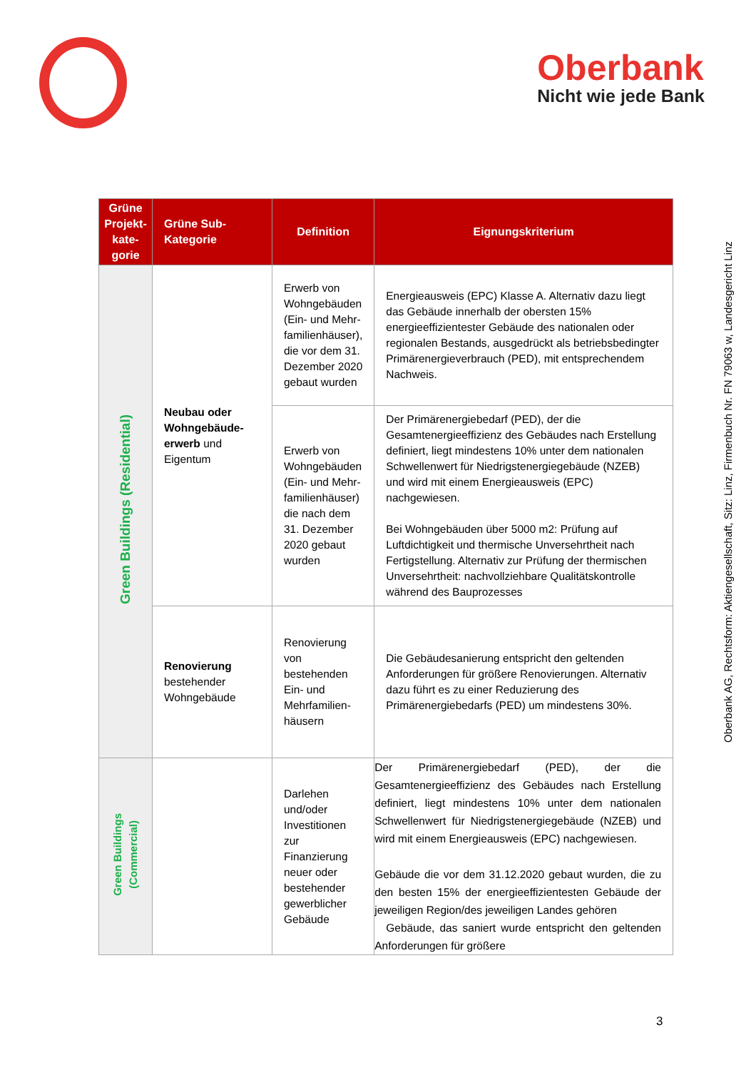Oberbank
Nicht wie jede Bank
Oberbank AG, Rechtsform: Aktiengesellschaft, Sitz: Linz, Firmenbuch Nr. FN 79063 w, Landesgericht Linz
| Grüne Projekt-kate-gorie | Grüne Sub-Kategorie | Definition | Eignungskriterium |
| --- | --- | --- | --- |
| Green Buildings (Residential) | Neubau oder Wohngebäude-erwerb und Eigentum | Erwerb von Wohngebäuden (Ein- und Mehr-familienhäuser), die vor dem 31. Dezember 2020 gebaut wurden | Energieausweis (EPC) Klasse A. Alternativ dazu liegt das Gebäude innerhalb der obersten 15% energieeffizientester Gebäude des nationalen oder regionalen Bestands, ausgedrückt als betriebsbedingter Primärenergieverbrauch (PED), mit entsprechendem Nachweis. |
| | | Erwerb von Wohngebäuden (Ein- und Mehr-familienhäuser) die nach dem 31. Dezember 2020 gebaut wurden | Der Primärenergiebedarf (PED), der die Gesamtenergieeffizienz des Gebäudes nach Erstellung definiert, liegt mindestens 10% unter dem nationalen Schwellenwert für Niedrigstenergiegebäude (NZEB) und wird mit einem Energieausweis (EPC) nachgewiesen. Bei Wohngebäuden über 5000 m2: Prüfung auf Luftdichtigkeit und thermische Unversehrtheit nach Fertigstellung. Alternativ zur Prüfung der thermischen Unversehrtheit: nachvollziehbare Qualitätskontrolle während des Bauprozesses |
| | Renovierung bestehender Wohngebäude | Renovierung von bestehenden Ein- und Mehrfamilien-häusern | Die Gebäudesanierung entspricht den geltenden Anforderungen für größere Renovierungen. Alternativ dazu führt es zu einer Reduzierung des Primärenergiebedarfs (PED) um mindestens 30%. |
| Green Buildings (Commercial) | | Darlehen und/oder Investitionen zur Finanzierung neuer oder bestehender gewerblicher Gebäude | Der Primärenergiebedarf (PED), der die Gesamtenergieeffizienz des Gebäudes nach Erstellung definiert, liegt mindestens 10% unter dem nationalen Schwellenwert für Niedrigstenergiegebäude (NZEB) und wird mit einem Energieausweis (EPC) nachgewiesen. Gebäude die vor dem 31.12.2020 gebaut wurden, die zu den besten 15% der energieeffizientesten Gebäude der jeweiligen Region/des jeweiligen Landes gehören Gebäude, das saniert wurde entspricht den geltenden Anforderungen für größere |
3